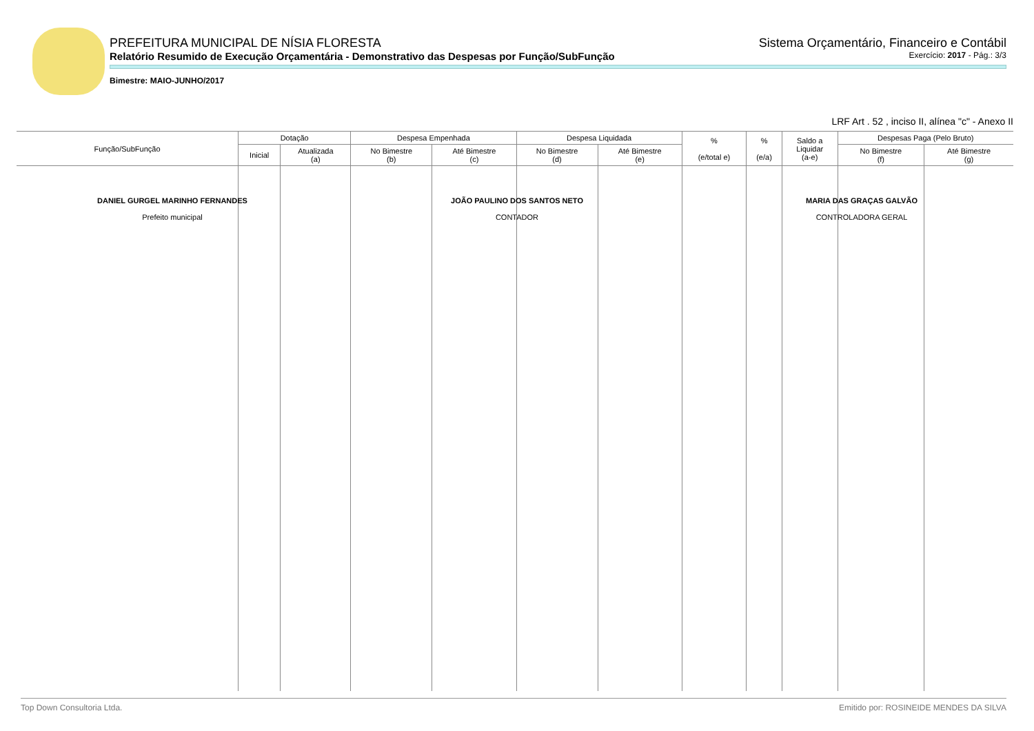PREFEITURA MUNICIPAL DE NÍSIA FLORESTA Sistema Orçamentário, Financeiro e Contábil
Relatório Resumido de Execução Orçamentária - Demonstrativo das Despesas por Função/SubFunção Exercício: 2017 - Pág.: 3/3
Bimestre: MAIO-JUNHO/2017
LRF Art . 52 , inciso II, alínea "c" - Anexo II
| Função/SubFunção | Dotação | | Despesa Empenhada | | Despesa Liquidada | | % (e/total e) | % (e/a) | Saldo a Liquidar (a-e) | Despesas Paga (Pelo Bruto) | |
| --- | --- | --- | --- | --- | --- | --- | --- | --- | --- | --- | --- |
| | Inicial | Atualizada (a) | No Bimestre (b) | Até Bimestre (c) | No Bimestre (d) | Até Bimestre (e) | | | | No Bimestre (f) | Até Bimestre (g) |
DANIEL GURGEL MARINHO FERNANDES
Prefeito municipal
JOÃO PAULINO DOS SANTOS NETO
CONTADOR
MARIA DAS GRAÇAS GALVÃO
CONTROLADORA GERAL
Top Down Consultoria Ltda. Emitido por: ROSINEIDE MENDES DA SILVA